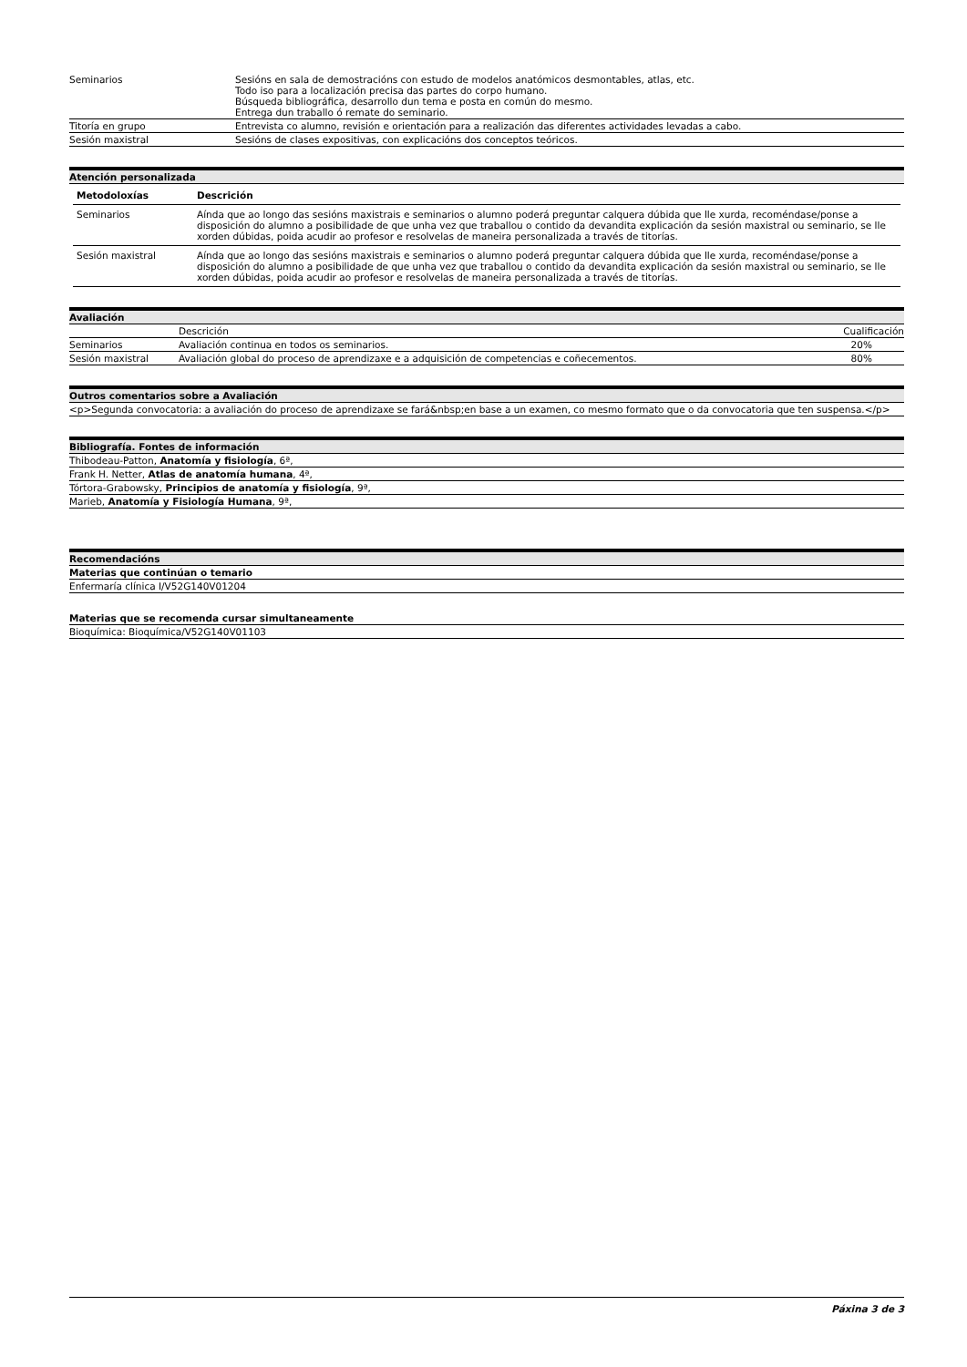| Seminarios | Sesións en sala de demostracións con estudo de modelos anatómicos desmontables, atlas, etc. Todo iso para a localización precisa das partes do corpo humano. Búsqueda bibliográfica, desarrollo dun tema e posta en común do mesmo. Entrega dun traballo ó remate do seminario. |
| Titoría en grupo | Entrevista co alumno, revisión e orientación para a realización das diferentes actividades levadas a cabo. |
| Sesión maxistral | Sesións de clases expositivas, con explicacións dos conceptos teóricos. |
Atención personalizada
| Metodoloxías | Descrición |
| --- | --- |
| Seminarios | Aínda que ao longo das sesións maxistrais e seminarios o alumno poderá preguntar calquera dúbida que lle xurda, recoméndase/ponse a disposición do alumno a posibilidade de que unha vez que traballou o contido da devandita explicación da sesión maxistral ou seminario, se lle xorden dúbidas, poida acudir ao profesor e resolvelas de maneira personalizada a través de titorías. |
| Sesión maxistral | Aínda que ao longo das sesións maxistrais e seminarios o alumno poderá preguntar calquera dúbida que lle xurda, recoméndase/ponse a disposición do alumno a posibilidade de que unha vez que traballou o contido da devandita explicación da sesión maxistral ou seminario, se lle xorden dúbidas, poida acudir ao profesor e resolvelas de maneira personalizada a través de titorías. |
Avaliación
| | Descrición | Cualificación |
| Seminarios | Avaliación continua en todos os seminarios. | 20% |
| Sesión maxistral | Avaliación global do proceso de aprendizaxe e a adquisición de competencias e coñecementos. | 80% |
Outros comentarios sobre a Avaliación
<p>Segunda convocatoria: a avaliación do proceso de aprendizaxe se fará&nbsp;en base a un examen, co mesmo formato que o da convocatoria que ten suspensa.</p>
Bibliografía. Fontes de información
Thibodeau-Patton, Anatomía y fisiología, 6ª,
Frank H. Netter, Atlas de anatomía humana, 4ª,
Tórtora-Grabowsky, Principios de anatomía y fisiología, 9ª,
Marieb, Anatomía y Fisiología Humana, 9ª,
Recomendacións
Materias que continúan o temario
Enfermaría clínica I/V52G140V01204
Materias que se recomenda cursar simultaneamente
Bioquímica: Bioquímica/V52G140V01103
Páxina 3 de 3